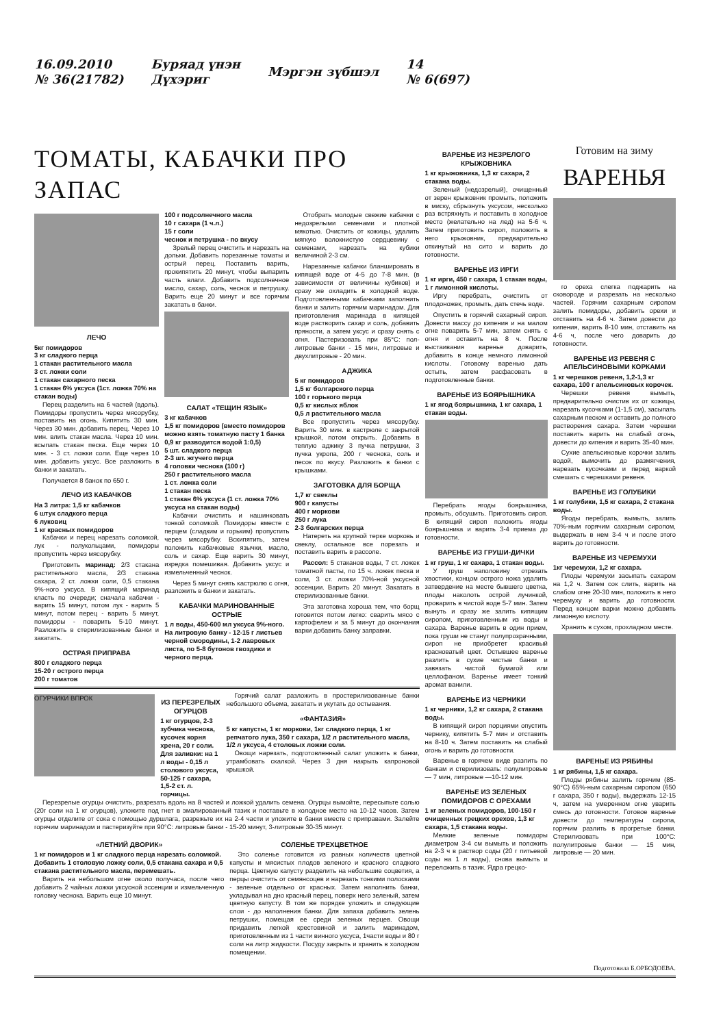16.09.2010
№ 36(21782)
Буряад үнэн
Дүхэриг
Мэргэн зүбшэл
14
№ 6(697)
ТОМАТЫ, КАБАЧКИ ПРО ЗАПАС
ЛЕЧО
5кг помидоров
3 кг сладкого перца
1 стакан растительного масла
3 ст. ложки соли
1 стакан сахарного песка
1 стакан 6% уксуса (1ст. ложка 70% на стакан воды)
Перец разделить на 6 частей (вдоль). Помидоры пропустить через мясорубку, поставить на огонь. Кипятить 30 мин. Через 30 мин. добавить перец. Через 10 мин. влить стакан масла. Через 10 мин. всыпать стакан песка. Еще через 10 мин. - 3 ст. ложки соли. Еще через 10 мин. добавить уксус. Все разложить в банки и закатать.
Получается 8 банок по 650 г.
ЛЕЧО ИЗ КАБАЧКОВ
На 3 литра: 1,5 кг кабачков
6 штук сладкого перца
6 луковиц
1 кг красных помидоров
Кабачки и перец нарезать соломкой, лук - полукольцами, помидоры пропустить через мясорубку.
Приготовить маринад: 2/3 стакана растительного масла, 2/3 стакана сахара, 2 ст. ложки соли, 0,5 стакана 9%-ного уксуса. В кипящий маринад класть по очереди; сначала кабачки - варить 15 минут, потом лук - варить 5 минут, потом перец - варить 5 минут, помидоры - поварить 5-10 минут. Разложить в стерилизованные банки и закатать.
ОСТРАЯ ПРИПРАВА
800 г сладкого перца
15-20 г острого перца
200 г томатов
100 г подсолнечного масла
10 г сахара (1 ч.л.)
15 г соли
чеснок и петрушка - по вкусу
Зрелый перец очистить и нарезать на дольки. Добавить порезанные томаты и острый перец. Поставить варить, прокипятить 20 минут, чтобы выпарить часть влаги. Добавить подсолнечное масло, сахар, соль, чеснок и петрушку. Варить еще 20 минут и все горячим закатать в банки.
САЛАТ «ТЕЩИН ЯЗЫК»
3 кг кабачков
1,5 кг помидоров (вместо помидоров можно взять томатную пасту 1 банка 0,9 кг разводится водой 1:0,5)
5 шт. сладкого перца
2-3 шт. жгучего перца
4 головки чеснока (100 г)
250 г растительного масла
1 ст. ложка соли
1 стакан песка
1 стакан 6% уксуса (1 ст. ложка 70% уксуса на стакан воды)
Кабачки очистить и нашинковать тонкой соломкой. Помидоры вместе с перцем (сладким и горьким) пропустить через мясорубку. Вскипятить, затем положить кабачковые язычки, масло, соль и сахар. Еще варить 30 минут, изредка помешивая. Добавить уксус и измельченный чеснок.
Через 5 минут снять кастрюлю с огня, разложить в банки и закатать.
КАБАЧКИ МАРИНОВАННЫЕ ОСТРЫЕ
1 л воды, 450-600 мл уксуса 9%-ного. На литровую банку - 12-15 г листьев черной смородины, 1-2 лавровых листа, по 5-8 бутонов гвоздики и черного перца.
Отобрать молодые свежие кабачки с недозрелыми семенами и плотной мякотью. Очистить от кожицы, удалить мягкую волокнистую сердцевину с семенами, нарезать на кубики величиной 2-3 см.
Нарезанные кабачки бланшировать в кипящей воде от 4-5 до 7-8 мин. (в зависимости от величины кубиков) и сразу же охладить в холодной воде. Подготовленными кабачками заполнить банки и залить горячим маринадом. Для приготовления маринада в кипящей воде растворить сахар и соль, добавить пряности, а затем уксус и сразу снять с огня. Пастеризовать при 85°С: пол-литровые банки - 15 мин, литровые и двухлитровые - 20 мин.
АДЖИКА
5 кг помидоров
1,5 кг болгарского перца
100 г горького перца
0,5 кг кислых яблок
0,5 л растительного масла
Все пропустить через мясорубку. Варить 30 мин. в кастрюле с закрытой крышкой, потом открыть. Добавить в теплую аджику 3 пучка петрушки, 3 пучка укропа, 200 г чеснока, соль и песок по вкусу. Разложить в банки с крышками.
ЗАГОТОВКА ДЛЯ БОРЩА
1,7 кг свеклы
900 г капусты
400 г моркови
250 г лука
2-3 болгарских перца
Натереть на крупной терке морковь и свеклу, остальное все порезать и поставить варить в рассоле.
Рассол: 5 стаканов воды, 7 ст. ложек томатной пасты, по 15 ч. ложек песка и соли, 3 ст. ложки 70%-ной уксусной эссенции. Варить 20 минут. Закатать в стерилизованные банки.
Эта заготовка хороша тем, что борщ готовится потом легко: сварить мясо с картофелем и за 5 минут до окончания варки добавить банку заправки.
ОГУРЧИКИ ВПРОК
ИЗ ПЕРЕЗРЕЛЫХ ОГУРЦОВ
1 кг огурцов, 2-3 зубчика чеснока, кусочек корня хрена, 20 г соли. Для заливки: на 1 л воды - 0,15 л столового уксуса, 50-125 г сахара, 1,5-2 ст. л. горчицы.
Горячий салат разложить в простерилизованные банки небольшого объема, закатать и укутать до остывания.
«ФАНТАЗИЯ»
5 кг капусты, 1 кг моркови, 1кг сладкого перца, 1 кг репчатого лука, 350 г сахара, 1/2 л растительного масла, 1/2 л уксуса, 4 столовых ложки соли.
Овощи нарезать, подготовленный салат уложить в банки, утрамбовать скалкой. Через 3 дня накрыть капроновой крышкой.
Перезрелые огурцы очистить, разрезать вдоль на 8 частей и ложкой удалить семена. Огурцы вымойте, пересыпьте солью (20г соли на 1 кг огурцов), уложите под гнет в эмалированный тазик и поставьте в холодное место на 10-12 часов. Затем огурцы отделите от сока с помощью дуршлага, разрежьте их на 2-4 части и уложите в банки вместе с приправами. Залейте горячим маринадом и пастеризуйте при 90°С: литровые банки - 15-20 минут, 3-литровые 30-35 минут.
«ЛЕТНИЙ ДВОРИК»
1 кг помидоров и 1 кг сладкого перца нарезать соломкой. Добавить 1 столовую ложку соли, 0,5 стакана сахара и 0,5 стакана растительного масла, перемешать.
Варить на небольшом огне около получаса, после чего добавить 2 чайных ложки уксусной эссенции и измельченную головку чеснока. Варить еще 10 минут.
СОЛЕНЬЕ ТРЕХЦВЕТНОЕ
Это соленье готовится из равных количеств цветной капусты и мясистых плодов зеленого и красного сладкого перца. Цветную капусту разделить на небольшие соцветия, а перцы очистить от семянсоцев и нарезать тонкими полосками - зеленые отдельно от красных. Затем наполнить банки, укладывая на дно красный перец, поверх него зеленый, затем цветную капусту. В том же порядке уложить и следующие слои - до наполнения банки. Для запаха добавить зелень петрушки, помещая ее среди зеленых перцев. Овощи придавить легкой крестовиной и залить маринадом, приготовленным из 1 части винного уксуса, 1части воды и 80 г соли на литр жидкости. Посуду закрыть и хранить в холодном помещении.
ВАРЕНЬЕ ИЗ НЕЗРЕЛОГО КРЫЖОВНИКА
1 кг крыжовника, 1,3 кг сахара, 2 стакана воды.
Зеленый (недозрелый), очищенный от зерен крыжовник промыть, положить в миску, сбрызнуть уксусом, несколько раз встряхнуть и поставить в холодное место (желательно на лед) на 5-6 ч. Затем приготовить сироп, положить в него крыжовник, предварительно откинутый на сито и варить до готовности.
ВАРЕНЬЕ ИЗ ИРГИ
1 кг ирги, 450 г сахара, 1 стакан воды, 1 г лимонной кислоты.
Иргу перебрать, очистить от плодоножек, промыть, дать стечь воде.
Опустить в горячий сахарный сироп. Довести массу до кипения и на малом огне поварить 5-7 мин, затем снять с огня и оставить на 8 ч. После выстаивания варенье доварить, добавить в конце немного лимонной кислоты. Готовому варенью дать остыть, затем расфасовать в подготовленные банки.
ВАРЕНЬЕ ИЗ БОЯРЫШНИКА
1 кг ягод боярышника, 1 кг сахара, 1 стакан воды.
Перебрать ягоды боярышника, промыть, обсушить. Приготовить сироп. В кипящий сироп положить ягоды боярышника и варить 3-4 приема до готовности.
ВАРЕНЬЕ ИЗ ГРУШИ-ДИЧКИ
1 кг груш, 1 кг сахара, 1 стакан воды.
У груш наполовину отрезать хвостики, концом острого ножа удалить затвердение на месте бывшего цветка, плоды наколоть острой лучинкой, проварить в чистой воде 5-7 мин. Затем вынуть и сразу же залить кипящим сиропом, приготовленным из воды и сахара. Варенье варить в один прием, пока груши не станут полупрозрачными, сироп не приобретет красивый красноватый цвет. Остывшее варенье разлить в сухие чистые банки и завязать чистой бумагой или целлофаном. Варенье имеет тонкий аромат ванили.
ВАРЕНЬЕ ИЗ ЧЕРНИКИ
1 кг черники, 1,2 кг сахара, 2 стакана воды.
В кипящий сироп порциями опустить чернику, кипятить 5-7 мин и отставить на 8-10 ч. Затем поставить на слабый огонь и варить до готовности.
Варенье в горячем виде разлить по банкам и стерилизовать: полулитровые — 7 мин, литровые —10-12 мин.
ВАРЕНЬЕ ИЗ ЗЕЛЕНЫХ ПОМИДОРОВ С ОРЕХАМИ
1 кг зеленых помидоров, 100-150 г очищенных грецких орехов, 1,3 кг сахара, 1,5 стакана воды.
Мелкие зеленые помидоры диаметром 3-4 см вымыть и положить на 2-3 ч в раствор соды (20 г питьевой соды на 1 л воды), снова вымыть и переложить в тазик. Ядра грецко-
Готовим на зиму
ВАРЕНЬЯ
го ореха слегка поджарить на сковороде и разрезать на несколько частей. Горячим сахарным сиропом залить помидоры, добавить орехи и отставить на 4-6 ч. Затем довести до кипения, варить 8-10 мин, отставить на 4-6 ч, после чего доварить до готовности.
ВАРЕНЬЕ ИЗ РЕВЕНЯ С АПЕЛЬСИНОВЫМИ КОРКАМИ
1 кг черешков ревеня, 1,2-1,3 кг сахара, 100 г апельсиновых корочек.
Черешки ревеня вымыть, предварительно очистив их от кожицы, нарезать кусочками (1-1,5 см), засыпать сахарным песком и оставить до полного растворения сахара. Затем черешки поставить варить на слабый огонь, довести до кипения и варить 35-40 мин.
Сухие апельсиновые корочки залить водой, вымочить до размягчения, нарезать кусочками и перед варкой смешать с черешками ревеня.
ВАРЕНЬЕ ИЗ ГОЛУБИКИ
1 кг голубики, 1,5 кг сахара, 2 стакана воды.
Ягоды перебрать, вымыть, залить 70%-ным горячим сахарным сиропом, выдержать в нем 3-4 ч и после этого варить до готовности.
ВАРЕНЬЕ ИЗ ЧЕРЕМУХИ
1кг черемухи, 1,2 кг сахара.
Плоды черемухи засыпать сахаром на 1,2 ч. Затем сок слить, варить на слабом огне 20-30 мин, положить в него черемуху и варить до готовности. Перед концом варки можно добавить лимонную кислоту.
Хранить в сухом, прохладном месте.
ВАРЕНЬЕ ИЗ РЯБИНЫ
1 кг рябины, 1,5 кг сахара.
Плоды рябины залить горячим (85-90°С) 65%-ным сахарным сиропом (650 г сахара, 350 г воды), выдержать 12-15 ч, затем на умеренном огне уварить смесь до готовности. Готовое варенье довести до температуры сиропа, горячим разлить в прогретые банки. Стерилизовать при 100°С: полулитровые банки — 15 мин, литровые — 20 мин.
Подготовила Б.ОРБОДОЕВА.